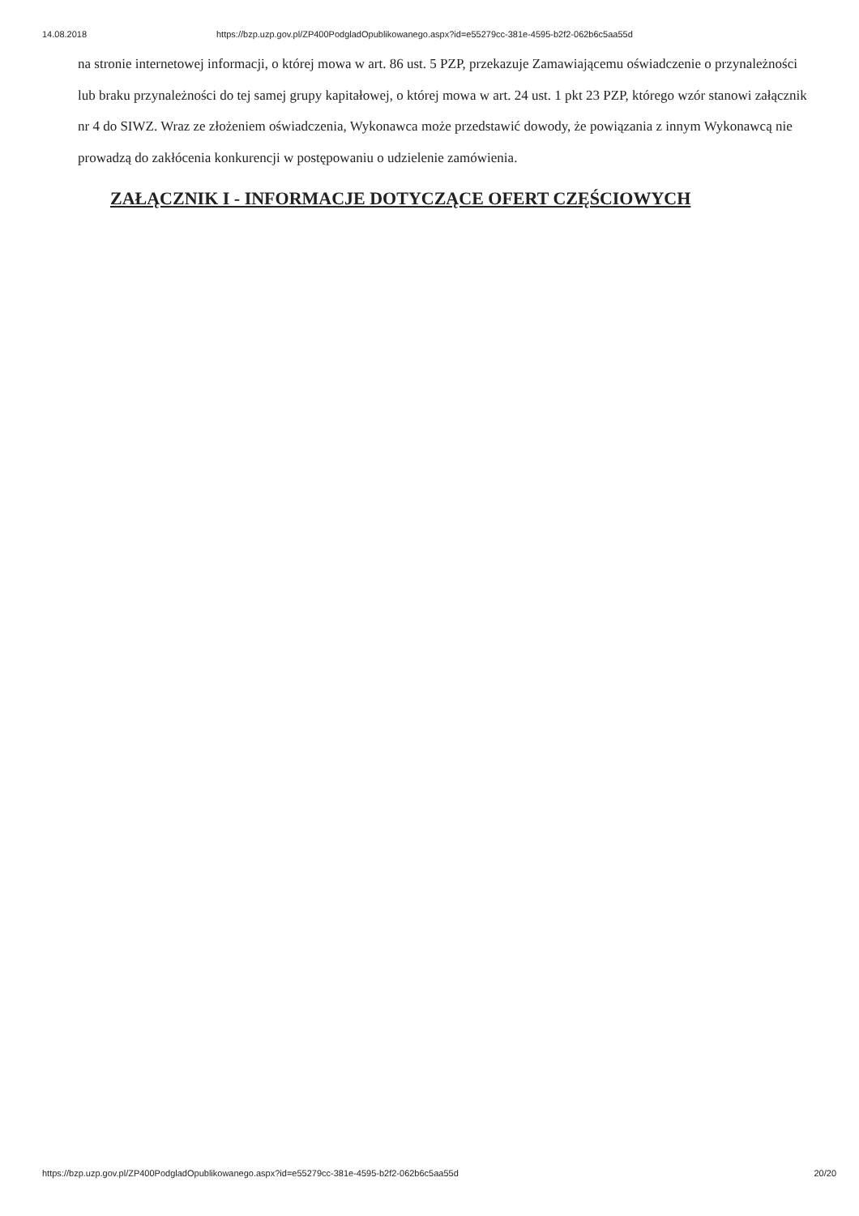14.08.2018 https://bzp.uzp.gov.pl/ZP400PodgladOpublikowanego.aspx?id=e55279cc-381e-4595-b2f2-062b6c5aa55d
na stronie internetowej informacji, o której mowa w art. 86 ust. 5 PZP, przekazuje Zamawiającemu oświadczenie o przynależności lub braku przynależności do tej samej grupy kapitałowej, o której mowa w art. 24 ust. 1 pkt 23 PZP, którego wzór stanowi załącznik nr 4 do SIWZ. Wraz ze złożeniem oświadczenia, Wykonawca może przedstawić dowody, że powiązania z innym Wykonawcą nie prowadzą do zakłócenia konkurencji w postępowaniu o udzielenie zamówienia.
ZAŁĄCZNIK I - INFORMACJE DOTYCZĄCE OFERT CZĘŚCIOWYCH
https://bzp.uzp.gov.pl/ZP400PodgladOpublikowanego.aspx?id=e55279cc-381e-4595-b2f2-062b6c5aa55d 20/20